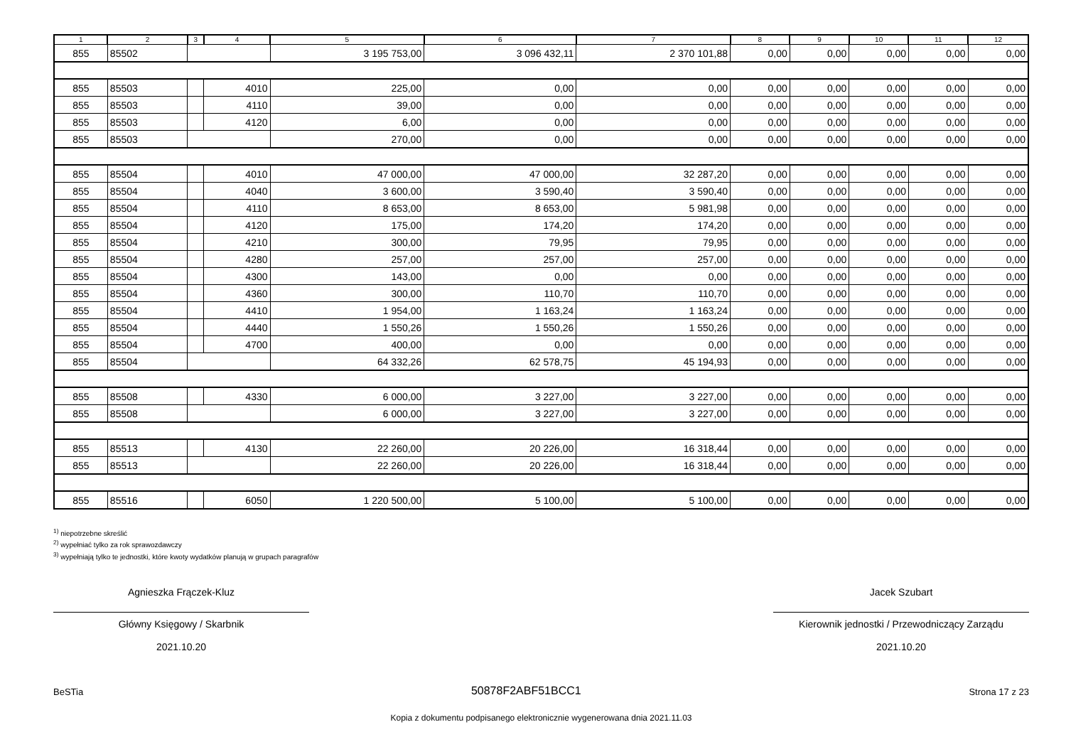| 1 | 2 | 3 | 4 | 5 | 6 | 7 | 8 | 9 | 10 | 11 | 12 |
| --- | --- | --- | --- | --- | --- | --- | --- | --- | --- | --- | --- |
| 855 | 85502 | | | 3 195 753,00 | 3 096 432,11 | 2 370 101,88 | 0,00 | 0,00 | 0,00 | 0,00 | 0,00 |
| 855 | 85503 | | 4010 | 225,00 | 0,00 | 0,00 | 0,00 | 0,00 | 0,00 | 0,00 | 0,00 |
| 855 | 85503 | | 4110 | 39,00 | 0,00 | 0,00 | 0,00 | 0,00 | 0,00 | 0,00 | 0,00 |
| 855 | 85503 | | 4120 | 6,00 | 0,00 | 0,00 | 0,00 | 0,00 | 0,00 | 0,00 | 0,00 |
| 855 | 85503 | | | 270,00 | 0,00 | 0,00 | 0,00 | 0,00 | 0,00 | 0,00 | 0,00 |
| 855 | 85504 | | 4010 | 47 000,00 | 47 000,00 | 32 287,20 | 0,00 | 0,00 | 0,00 | 0,00 | 0,00 |
| 855 | 85504 | | 4040 | 3 600,00 | 3 590,40 | 3 590,40 | 0,00 | 0,00 | 0,00 | 0,00 | 0,00 |
| 855 | 85504 | | 4110 | 8 653,00 | 8 653,00 | 5 981,98 | 0,00 | 0,00 | 0,00 | 0,00 | 0,00 |
| 855 | 85504 | | 4120 | 175,00 | 174,20 | 174,20 | 0,00 | 0,00 | 0,00 | 0,00 | 0,00 |
| 855 | 85504 | | 4210 | 300,00 | 79,95 | 79,95 | 0,00 | 0,00 | 0,00 | 0,00 | 0,00 |
| 855 | 85504 | | 4280 | 257,00 | 257,00 | 257,00 | 0,00 | 0,00 | 0,00 | 0,00 | 0,00 |
| 855 | 85504 | | 4300 | 143,00 | 0,00 | 0,00 | 0,00 | 0,00 | 0,00 | 0,00 | 0,00 |
| 855 | 85504 | | 4360 | 300,00 | 110,70 | 110,70 | 0,00 | 0,00 | 0,00 | 0,00 | 0,00 |
| 855 | 85504 | | 4410 | 1 954,00 | 1 163,24 | 1 163,24 | 0,00 | 0,00 | 0,00 | 0,00 | 0,00 |
| 855 | 85504 | | 4440 | 1 550,26 | 1 550,26 | 1 550,26 | 0,00 | 0,00 | 0,00 | 0,00 | 0,00 |
| 855 | 85504 | | 4700 | 400,00 | 0,00 | 0,00 | 0,00 | 0,00 | 0,00 | 0,00 | 0,00 |
| 855 | 85504 | | | 64 332,26 | 62 578,75 | 45 194,93 | 0,00 | 0,00 | 0,00 | 0,00 | 0,00 |
| 855 | 85508 | | 4330 | 6 000,00 | 3 227,00 | 3 227,00 | 0,00 | 0,00 | 0,00 | 0,00 | 0,00 |
| 855 | 85508 | | | 6 000,00 | 3 227,00 | 3 227,00 | 0,00 | 0,00 | 0,00 | 0,00 | 0,00 |
| 855 | 85513 | | 4130 | 22 260,00 | 20 226,00 | 16 318,44 | 0,00 | 0,00 | 0,00 | 0,00 | 0,00 |
| 855 | 85513 | | | 22 260,00 | 20 226,00 | 16 318,44 | 0,00 | 0,00 | 0,00 | 0,00 | 0,00 |
| 855 | 85516 | | 6050 | 1 220 500,00 | 5 100,00 | 5 100,00 | 0,00 | 0,00 | 0,00 | 0,00 | 0,00 |
<sup>1)</sup> niepotrzebne skreślić
<sup>2)</sup> wypełniać tylko za rok sprawozdawczy
<sup>3)</sup> wypełniają tylko te jednostki, które kwoty wydatków planują w grupach paragrafów
Agnieszka Frączek-Kluz
Główny Księgowy / Skarbnik
2021.10.20
Jacek Szubart
Kierownik jednostki / Przewodniczący Zarządu
2021.10.20
BeSTia 50878F2ABF51BCC1 Strona 17 z 23
Kopia z dokumentu podpisanego elektronicznie wygenerowana dnia 2021.11.03